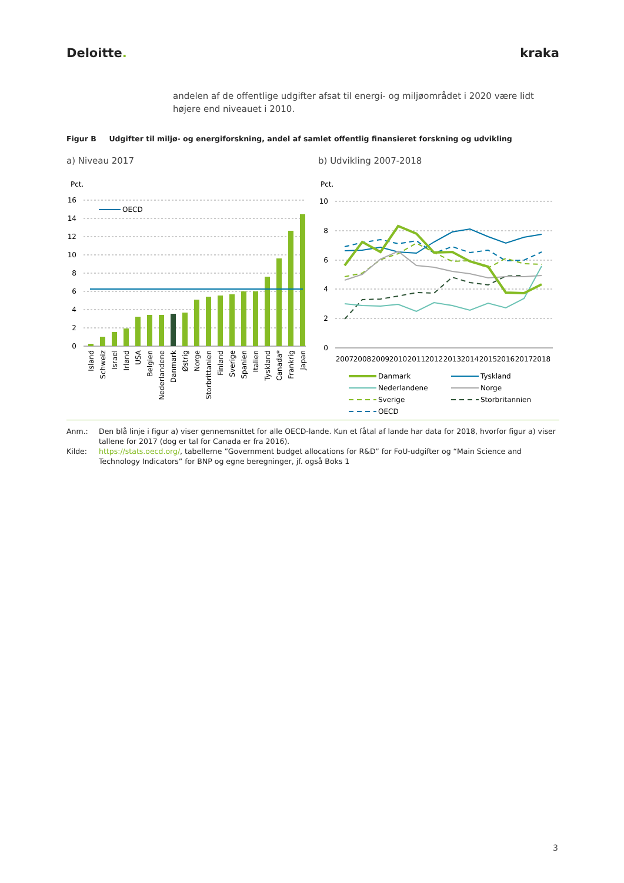Deloitte. kraka
andelen af de offentlige udgifter afsat til energi- og miljøområdet i 2020 være lidt højere end niveauet i 2010.
Figur B Udgifter til miljø- og energiforskning, andel af samlet offentlig finansieret forskning og udvikling
a) Niveau 2017 b) Udvikling 2007-2018
Pct.
16
14
12
10
8
6
4
2
0
OECD
Island
Schweiz
Israel
Irland
USA
Belgien
Nederlandene
Danmark
Østrig
Norge
Storbrittanien
Finland
Sverige
Spanien
Italien
Tyskland
Canada*
Frankrig
Japan
Pct.
10
8
6
4
2
0
2007
2008
2009
2010
2011
2012
2013
2014
2015
2016
2017
2018
Danmark
Tyskland
Nederlandene
Norge
Sverige
Storbritannien
OECD
Anm.: Den blå linje i figur a) viser gennemsnittet for alle OECD-lande. Kun et fåtal af lande har data for 2018, hvorfor figur a) viser tallene for 2017 (dog er tal for Canada er fra 2016).
Kilde: https://stats.oecd.org/, tabellerne ”Government budget allocations for R&D” for FoU-udgifter og “Main Science and Technology Indicators” for BNP og egne beregninger, jf. også Boks 1
3